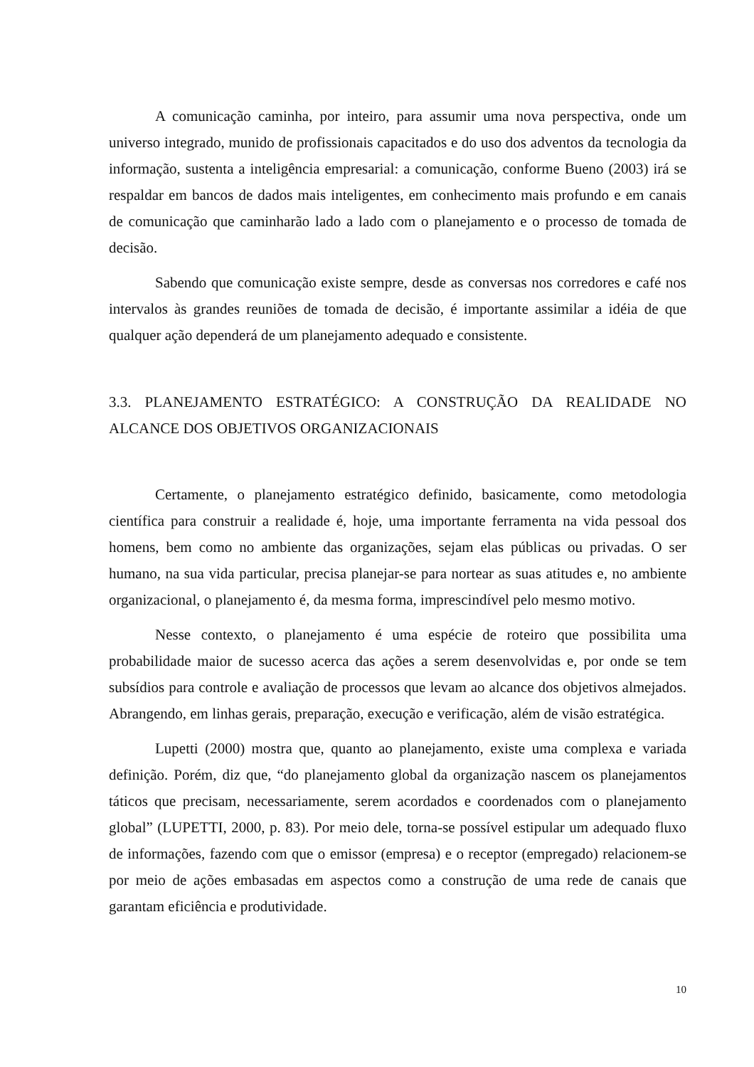A comunicação caminha, por inteiro, para assumir uma nova perspectiva, onde um universo integrado, munido de profissionais capacitados e do uso dos adventos da tecnologia da informação, sustenta a inteligência empresarial: a comunicação, conforme Bueno (2003) irá se respaldar em bancos de dados mais inteligentes, em conhecimento mais profundo e em canais de comunicação que caminharão lado a lado com o planejamento e o processo de tomada de decisão.
Sabendo que comunicação existe sempre, desde as conversas nos corredores e café nos intervalos às grandes reuniões de tomada de decisão, é importante assimilar a idéia de que qualquer ação dependerá de um planejamento adequado e consistente.
3.3. PLANEJAMENTO ESTRATÉGICO: A CONSTRUÇÃO DA REALIDADE NO ALCANCE DOS OBJETIVOS ORGANIZACIONAIS
Certamente, o planejamento estratégico definido, basicamente, como metodologia científica para construir a realidade é, hoje, uma importante ferramenta na vida pessoal dos homens, bem como no ambiente das organizações, sejam elas públicas ou privadas. O ser humano, na sua vida particular, precisa planejar-se para nortear as suas atitudes e, no ambiente organizacional, o planejamento é, da mesma forma, imprescindível pelo mesmo motivo.
Nesse contexto, o planejamento é uma espécie de roteiro que possibilita uma probabilidade maior de sucesso acerca das ações a serem desenvolvidas e, por onde se tem subsídios para controle e avaliação de processos que levam ao alcance dos objetivos almejados. Abrangendo, em linhas gerais, preparação, execução e verificação, além de visão estratégica.
Lupetti (2000) mostra que, quanto ao planejamento, existe uma complexa e variada definição. Porém, diz que, “do planejamento global da organização nascem os planejamentos táticos que precisam, necessariamente, serem acordados e coordenados com o planejamento global” (LUPETTI, 2000, p. 83). Por meio dele, torna-se possível estipular um adequado fluxo de informações, fazendo com que o emissor (empresa) e o receptor (empregado) relacionem-se por meio de ações embasadas em aspectos como a construção de uma rede de canais que garantam eficiência e produtividade.
10